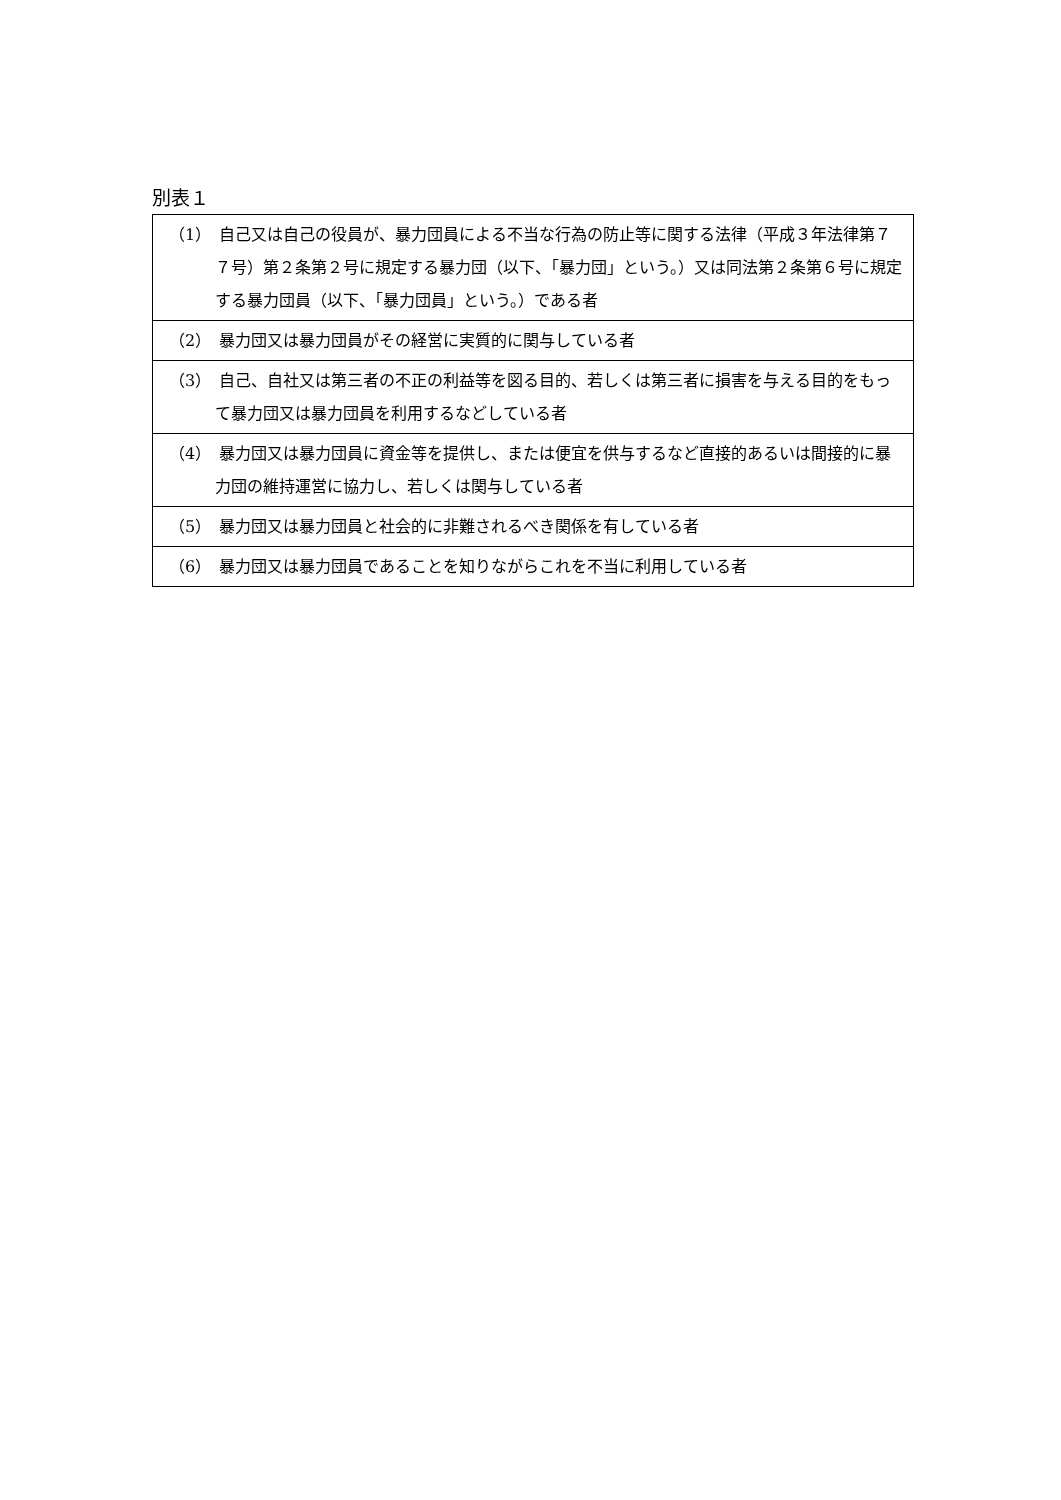別表１
| （1） 自己又は自己の役員が、暴力団員による不当な行為の防止等に関する法律（平成３年法律第７７号）第２条第２号に規定する暴力団（以下、「暴力団」という。）又は同法第２条第６号に規定する暴力団員（以下、「暴力団員」という。）である者 |
| （2） 暴力団又は暴力団員がその経営に実質的に関与している者 |
| （3） 自己、自社又は第三者の不正の利益等を図る目的、若しくは第三者に損害を与える目的をもって暴力団又は暴力団員を利用するなどしている者 |
| （4） 暴力団又は暴力団員に資金等を提供し、または便宜を供与するなど直接的あるいは間接的に暴力団の維持運営に協力し、若しくは関与している者 |
| （5） 暴力団又は暴力団員と社会的に非難されるべき関係を有している者 |
| （6） 暴力団又は暴力団員であることを知りながらこれを不当に利用している者 |